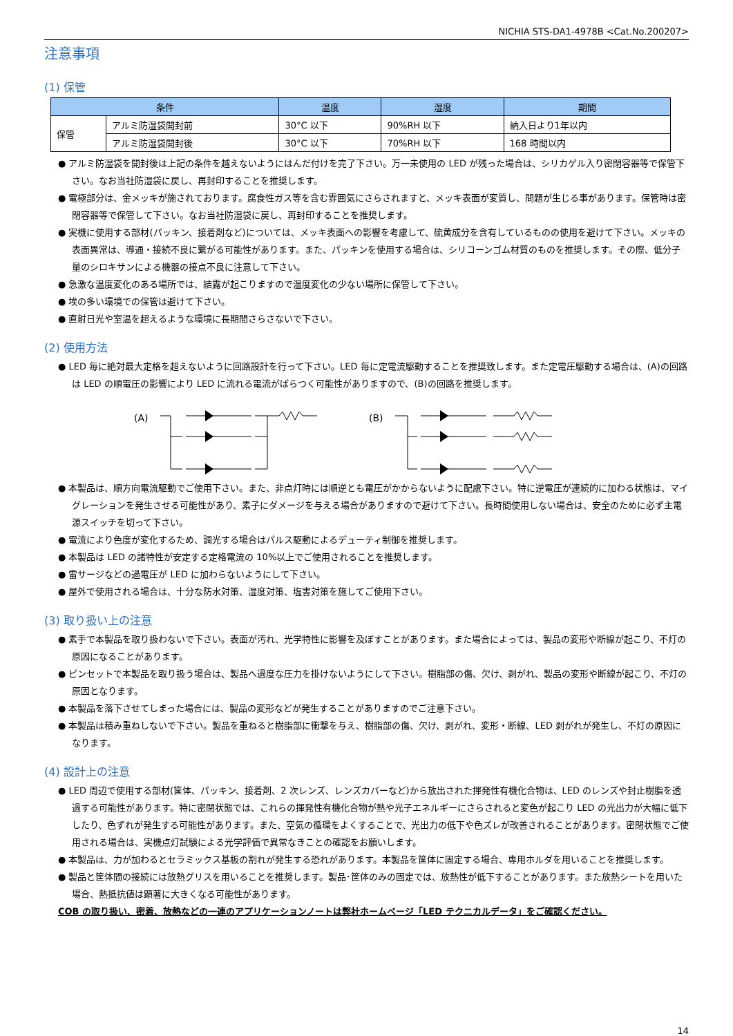NICHIA STS-DA1-4978B <Cat.No.200207>
注意事項
(1) 保管
| 条件 | | 温度 | 湿度 | 期間 |
| --- | --- | --- | --- | --- |
| 保管 | アルミ防湿袋開封前 | 30°C 以下 | 90%RH 以下 | 納入日より1年以内 |
| | アルミ防湿袋開封後 | 30°C 以下 | 70%RH 以下 | 168 時間以内 |
● アルミ防湿袋を開封後は上記の条件を越えないようにはんだ付けを完了下さい。万一未使用の LED が残った場合は、シリカゲル入り密閉容器等で保管下さい。なお当社防湿袋に戻し、再封印することを推奨します。
● 電極部分は、金メッキが施されております。腐食性ガス等を含む雰囲気にさらされますと、メッキ表面が変質し、問題が生じる事があります。保管時は密閉容器等で保管して下さい。なお当社防湿袋に戻し、再封印することを推奨します。
● 実機に使用する部材(パッキン、接着剤など)については、メッキ表面への影響を考慮して、硫黄成分を含有しているものの使用を避けて下さい。メッキの表面異常は、導通・接続不良に繋がる可能性があります。また、パッキンを使用する場合は、シリコーンゴム材質のものを推奨します。その際、低分子量のシロキサンによる機器の接点不良に注意して下さい。
● 急激な温度変化のある場所では、結露が起こりますので温度変化の少ない場所に保管して下さい。
● 埃の多い環境での保管は避けて下さい。
● 直射日光や室温を超えるような環境に長期間さらさないで下さい。
(2) 使用方法
● LED 毎に絶対最大定格を超えないように回路設計を行って下さい。LED 毎に定電流駆動することを推奨致します。また定電圧駆動する場合は、(A)の回路は LED の順電圧の影響により LED に流れる電流がばらつく可能性がありますので、(B)の回路を推奨します。
(A)
(B)
● 本製品は、順方向電流駆動でご使用下さい。また、非点灯時には順逆とも電圧がかからないように配慮下さい。特に逆電圧が連続的に加わる状態は、マイグレーションを発生させる可能性があり、素子にダメージを与える場合がありますので避けて下さい。長時間使用しない場合は、安全のために必ず主電源スイッチを切って下さい。
● 電流により色度が変化するため、調光する場合はパルス駆動によるデューティ制御を推奨します。
● 本製品は LED の諸特性が安定する定格電流の 10%以上でご使用されることを推奨します。
● 雷サージなどの過電圧が LED に加わらないようにして下さい。
● 屋外で使用される場合は、十分な防水対策、湿度対策、塩害対策を施してご使用下さい。
(3) 取り扱い上の注意
● 素手で本製品を取り扱わないで下さい。表面が汚れ、光学特性に影響を及ぼすことがあります。また場合によっては、製品の変形や断線が起こり、不灯の原因になることがあります。
● ピンセットで本製品を取り扱う場合は、製品へ過度な圧力を掛けないようにして下さい。樹脂部の傷、欠け、剥がれ、製品の変形や断線が起こり、不灯の原因となります。
● 本製品を落下させてしまった場合には、製品の変形などが発生することがありますのでご注意下さい。
● 本製品は積み重ねしないで下さい。製品を重ねると樹脂部に衝撃を与え、樹脂部の傷、欠け、剥がれ、変形・断線、LED 剥がれが発生し、不灯の原因になります。
(4) 設計上の注意
● LED 周辺で使用する部材(筐体、パッキン、接着剤、2 次レンズ、レンズカバーなど)から放出された揮発性有機化合物は、LED のレンズや封止樹脂を透過する可能性があります。特に密閉状態では、これらの揮発性有機化合物が熱や光子エネルギーにさらされると変色が起こり LED の光出力が大幅に低下したり、色ずれが発生する可能性があります。また、空気の循環をよくすることで、光出力の低下や色ズレが改善されることがあります。密閉状態でご使用される場合は、実機点灯試験による光学評価で異常なきことの確認をお願いします。
● 本製品は、力が加わるとセラミックス基板の割れが発生する恐れがあります。本製品を筐体に固定する場合、専用ホルダを用いることを推奨します。
● 製品と筐体間の接続には放熱グリスを用いることを推奨します。製品･筐体のみの固定では、放熱性が低下することがあります。また放熱シートを用いた場合、熱抵抗値は顕著に大きくなる可能性があります。
COB の取り扱い、密着、放熱などの一連のアプリケーションノートは弊社ホームページ「LED テクニカルデータ」をご確認ください。
14